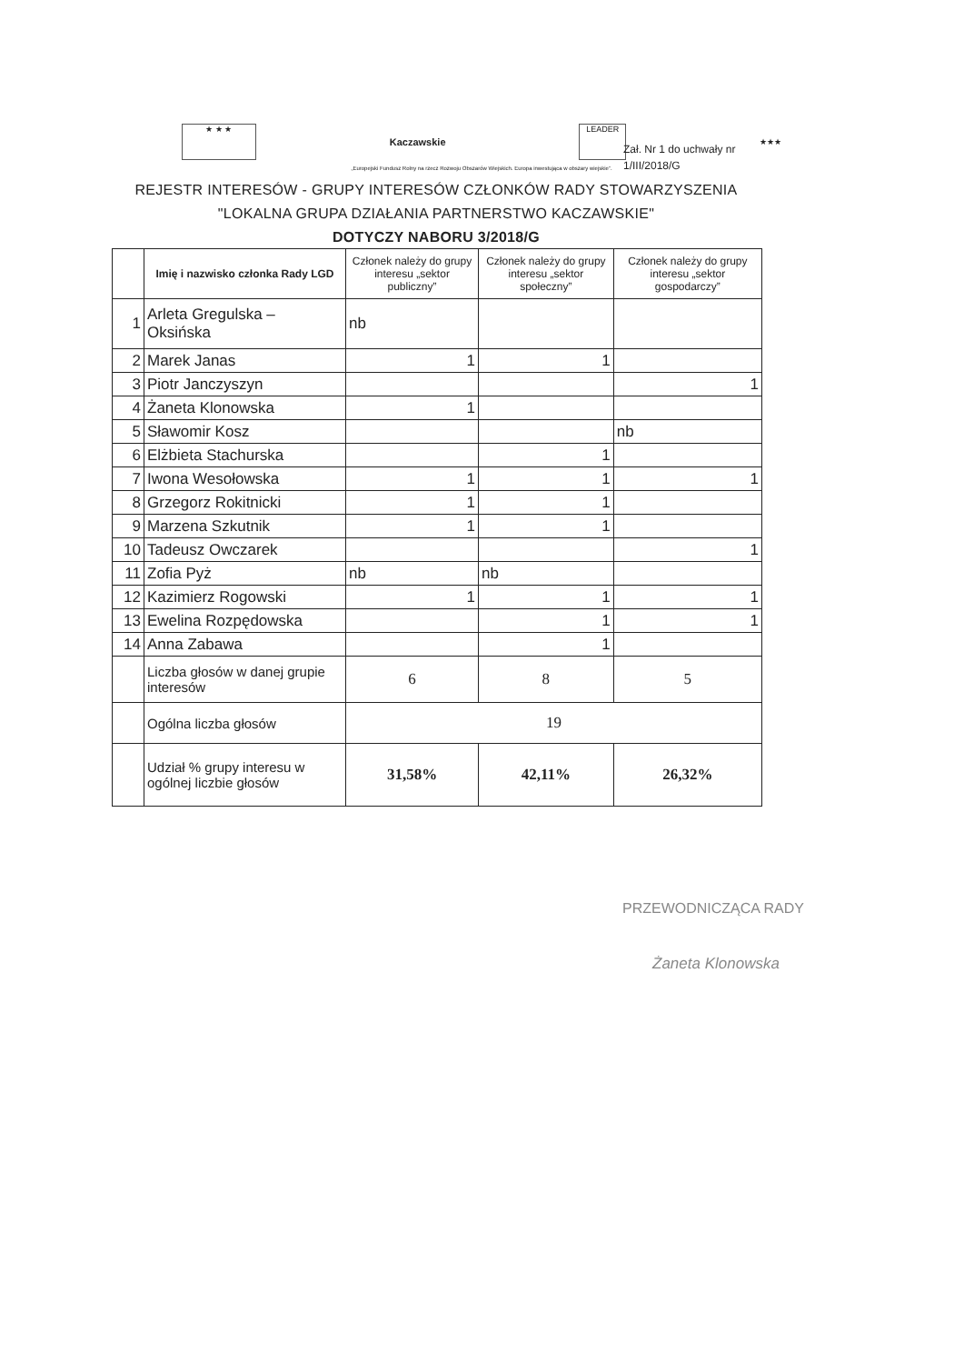★ ★ ★
Kaczawskie
LEADER
★★★
„Europejski Fundusz Rolny na rzecz Rozwoju Obszarów Wiejskich. Europa inwestująca w obszary wiejskie”.
Zał. Nr 1 do uchwały nr
1/III/2018/G
REJESTR INTERESÓW - GRUPY INTERESÓW CZŁONKÓW RADY STOWARZYSZENIA
"LOKALNA GRUPA DZIAŁANIA PARTNERSTWO KACZAWSKIE"
DOTYCZY NABORU 3/2018/G
| | Imię i nazwisko członka Rady LGD | Członek należy do grupy interesu „sektor publiczny” | Członek należy do grupy interesu „sektor społeczny” | Członek należy do grupy interesu „sektor gospodarczy” |
| --- | --- | --- | --- | --- |
| 1 | Arleta Gregulska – Oksińska | nb | | |
| 2 | Marek Janas | 1 | 1 | |
| 3 | Piotr Janczyszyn | | | 1 |
| 4 | Żaneta Klonowska | 1 | | |
| 5 | Sławomir Kosz | | | nb |
| 6 | Elżbieta Stachurska | | 1 | |
| 7 | Iwona Wesołowska | 1 | 1 | 1 |
| 8 | Grzegorz Rokitnicki | 1 | 1 | |
| 9 | Marzena Szkutnik | 1 | 1 | |
| 10 | Tadeusz Owczarek | | | 1 |
| 11 | Zofia Pyż | nb | nb | |
| 12 | Kazimierz Rogowski | 1 | 1 | 1 |
| 13 | Ewelina Rozpędowska | | 1 | 1 |
| 14 | Anna Zabawa | | 1 | |
| | Liczba głosów w danej grupie interesów | 6 | 8 | 5 |
| | Ogólna liczba głosów | 19 | | |
| | Udział % grupy interesu w ogólnej liczbie głosów | 31,58% | 42,11% | 26,32% |
PRZEWODNICZĄCA RADY
Żaneta Klonowska